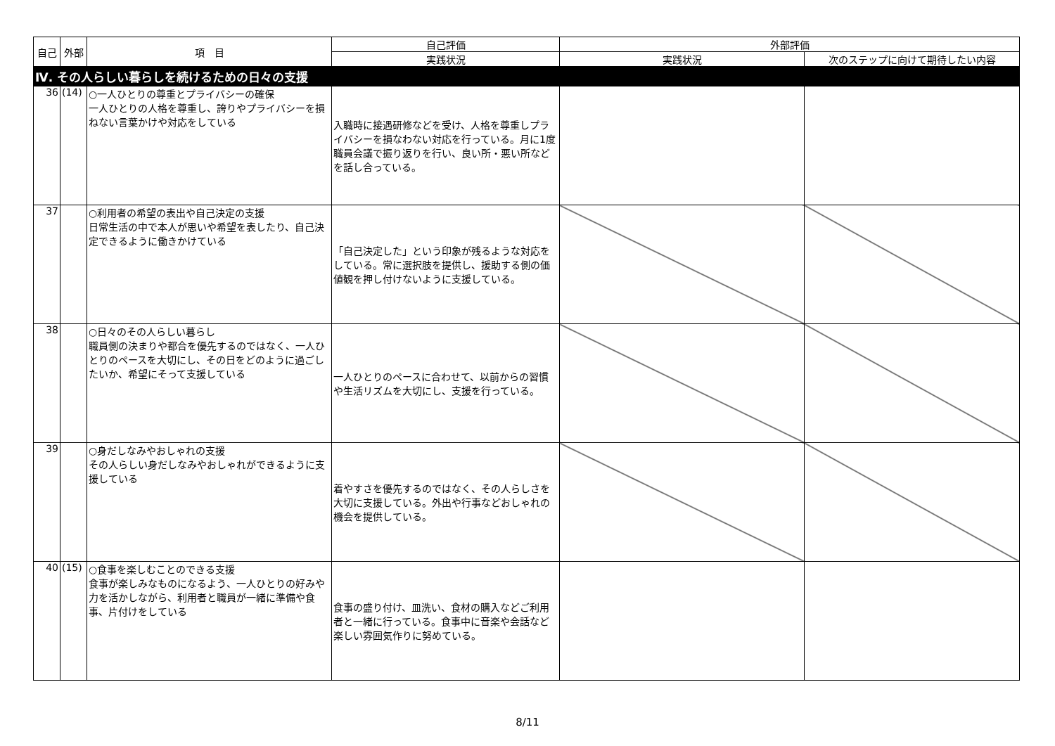| 自己 | 外部 | 項 目 | 自己評価 | 外部評価 | |
| --- | --- | --- | --- | --- | --- |
| | | | 実践状況 | 実践状況 | 次のステップに向けて期待したい内容 |
| Ⅳ. その人らしい暮らしを続けるための日々の支援 | | | | | |
| 36 | (14) | ○一人ひとりの尊重とプライバシーの確保 一人ひとりの人格を尊重し、誇りやプライバシーを損ねない言葉かけや対応をしている | 入職時に接遇研修などを受け、人格を尊重しプライバシーを損なわない対応を行っている。月に1度職員会議で振り返りを行い、良い所・悪い所などを話し合っている。 | | |
| 37 | | ○利用者の希望の表出や自己決定の支援 日常生活の中で本人が思いや希望を表したり、自己決定できるように働きかけている | 「自己決定した」という印象が残るような対応をしている。常に選択肢を提供し、援助する側の価値観を押し付けないように支援している。 | | |
| 38 | | ○日々のその人らしい暮らし 職員側の決まりや都合を優先するのではなく、一人ひとりのペースを大切にし、その日をどのように過ごしたいか、希望にそって支援している | 一人ひとりのペースに合わせて、以前からの習慣や生活リズムを大切にし、支援を行っている。 | | |
| 39 | | ○身だしなみやおしゃれの支援 その人らしい身だしなみやおしゃれができるように支援している | 着やすさを優先するのではなく、その人らしさを大切に支援している。外出や行事などおしゃれの機会を提供している。 | | |
| 40 | (15) | ○食事を楽しむことのできる支援 食事が楽しみなものになるよう、一人ひとりの好みや力を活かしながら、利用者と職員が一緒に準備や食事、片付けをしている | 食事の盛り付け、皿洗い、食材の購入などご利用者と一緒に行っている。食事中に音楽や会話など楽しい雰囲気作りに努めている。 | | |
8/11